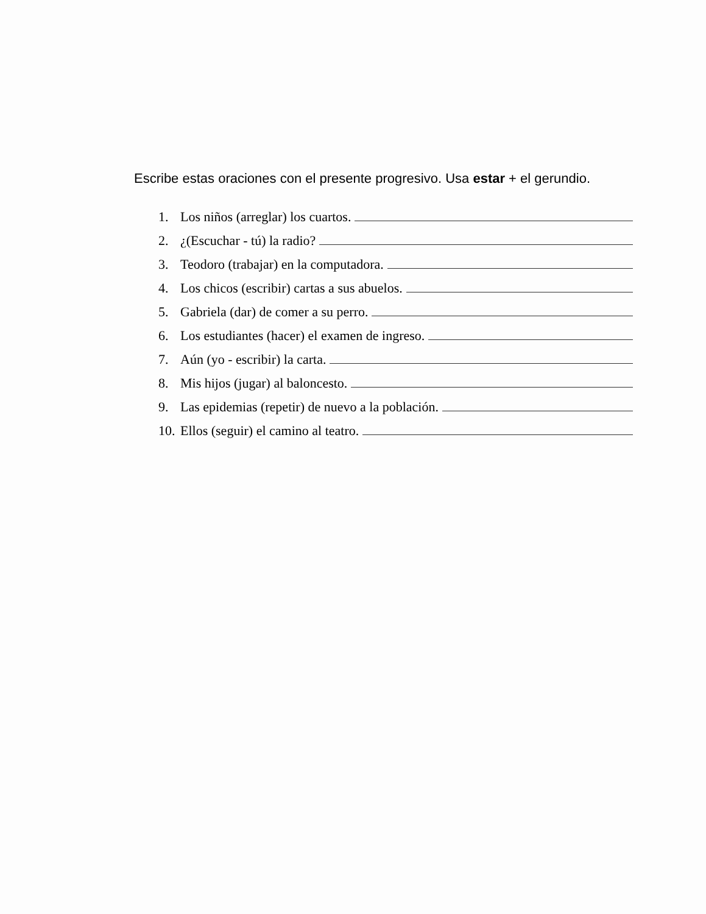Escribe estas oraciones con el presente progresivo. Usa estar + el gerundio.
1. Los niños (arreglar) los cuartos.
2. ¿(Escuchar - tú) la radio?
3. Teodoro (trabajar) en la computadora.
4. Los chicos (escribir) cartas a sus abuelos.
5. Gabriela (dar) de comer a su perro.
6. Los estudiantes (hacer) el examen de ingreso.
7. Aún (yo - escribir) la carta.
8. Mis hijos (jugar) al baloncesto.
9. Las epidemias (repetir) de nuevo a la población.
10. Ellos (seguir) el camino al teatro.